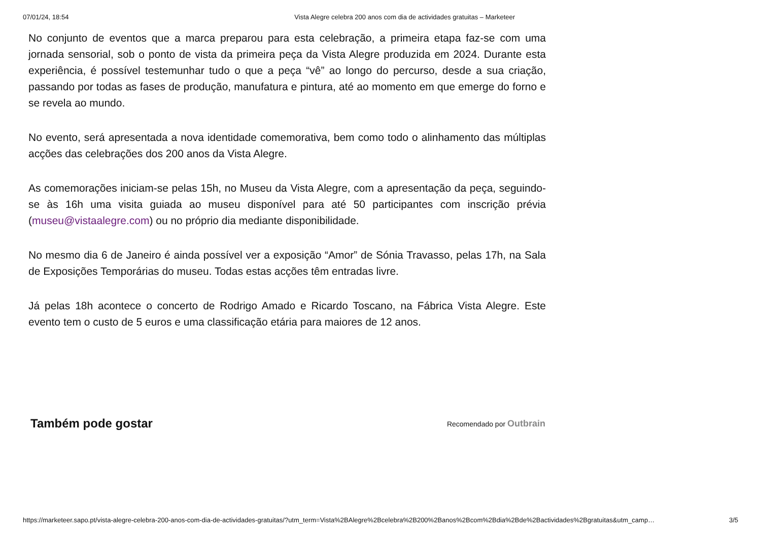07/01/24, 18:54 Vista Alegre celebra 200 anos com dia de actividades gratuitas – Marketeer
No conjunto de eventos que a marca preparou para esta celebração, a primeira etapa faz-se com uma jornada sensorial, sob o ponto de vista da primeira peça da Vista Alegre produzida em 2024. Durante esta experiência, é possível testemunhar tudo o que a peça “vê” ao longo do percurso, desde a sua criação, passando por todas as fases de produção, manufatura e pintura, até ao momento em que emerge do forno e se revela ao mundo.
No evento, será apresentada a nova identidade comemorativa, bem como todo o alinhamento das múltiplas acções das celebrações dos 200 anos da Vista Alegre.
As comemorações iniciam-se pelas 15h, no Museu da Vista Alegre, com a apresentação da peça, seguindo-se às 16h uma visita guiada ao museu disponível para até 50 participantes com inscrição prévia (museu@vistaalegre.com) ou no próprio dia mediante disponibilidade.
No mesmo dia 6 de Janeiro é ainda possível ver a exposição “Amor” de Sónia Travasso, pelas 17h, na Sala de Exposições Temporárias do museu. Todas estas acções têm entradas livre.
Já pelas 18h acontece o concerto de Rodrigo Amado e Ricardo Toscano, na Fábrica Vista Alegre. Este evento tem o custo de 5 euros e uma classificação etária para maiores de 12 anos.
Também pode gostar
Recomendado por Outbrain
https://marketeer.sapo.pt/vista-alegre-celebra-200-anos-com-dia-de-actividades-gratuitas/?utm_term=Vista%2BAlegre%2Bcelebra%2B200%2Banos%2Bcom%2Bdia%2Bde%2Bactividades%2Bgratuitas&utm_camp… 3/5